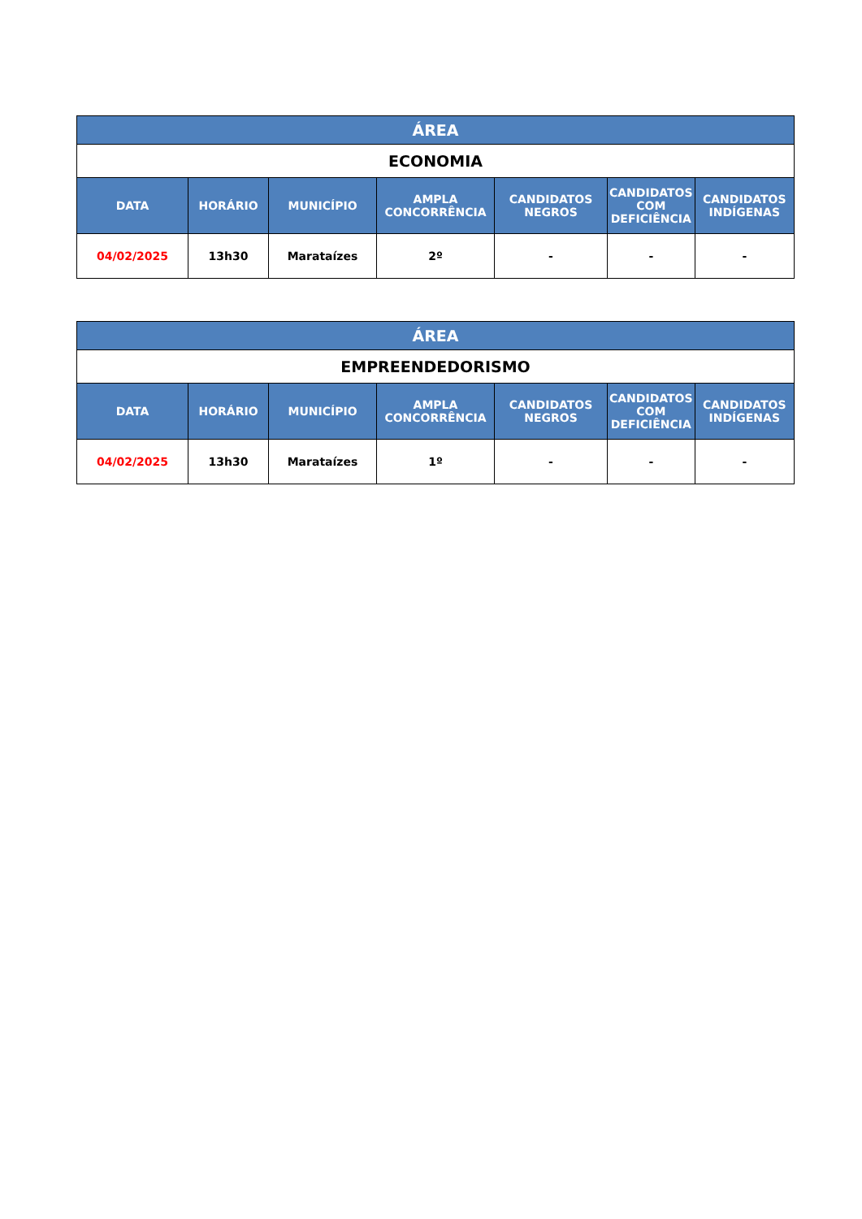| ÁREA | | | | | | |
| --- | --- | --- | --- | --- | --- | --- |
| ECONOMIA | | | | | | |
| DATA | HORÁRIO | MUNICÍPIO | AMPLA CONCORRÊNCIA | CANDIDATOS NEGROS | CANDIDATOS COM DEFICIÊNCIA | CANDIDATOS INDÍGENAS |
| 04/02/2025 | 13h30 | Marataízes | 2º | - | - | - |
| ÁREA | | | | | | |
| --- | --- | --- | --- | --- | --- | --- |
| EMPREENDEDORISMO | | | | | | |
| DATA | HORÁRIO | MUNICÍPIO | AMPLA CONCORRÊNCIA | CANDIDATOS NEGROS | CANDIDATOS COM DEFICIÊNCIA | CANDIDATOS INDÍGENAS |
| 04/02/2025 | 13h30 | Marataízes | 1º | - | - | - |